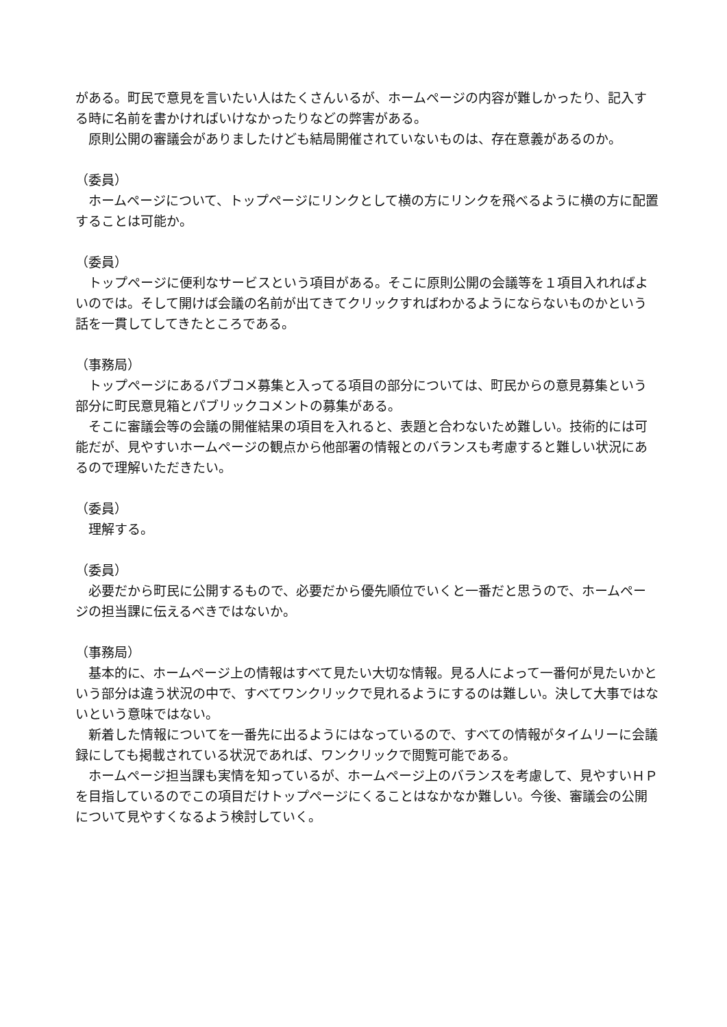がある。町民で意見を言いたい人はたくさんいるが、ホームページの内容が難しかったり、記入する時に名前を書かければいけなかったりなどの弊害がある。
原則公開の審議会がありましたけども結局開催されていないものは、存在意義があるのか。
（委員）
ホームページについて、トップページにリンクとして横の方にリンクを飛べるように横の方に配置することは可能か。
（委員）
トップページに便利なサービスという項目がある。そこに原則公開の会議等を１項目入れればよいのでは。そして開けば会議の名前が出てきてクリックすればわかるようにならないものかという話を一貫してしてきたところである。
（事務局）
トップページにあるパブコメ募集と入ってる項目の部分については、町民からの意見募集という部分に町民意見箱とパブリックコメントの募集がある。
そこに審議会等の会議の開催結果の項目を入れると、表題と合わないため難しい。技術的には可能だが、見やすいホームページの観点から他部署の情報とのバランスも考慮すると難しい状況にあるので理解いただきたい。
（委員）
理解する。
（委員）
必要だから町民に公開するもので、必要だから優先順位でいくと一番だと思うので、ホームページの担当課に伝えるべきではないか。
（事務局）
基本的に、ホームページ上の情報はすべて見たい大切な情報。見る人によって一番何が見たいかという部分は違う状況の中で、すべてワンクリックで見れるようにするのは難しい。決して大事ではないという意味ではない。
新着した情報についてを一番先に出るようにはなっているので、すべての情報がタイムリーに会議録にしても掲載されている状況であれば、ワンクリックで閲覧可能である。
ホームページ担当課も実情を知っているが、ホームページ上のバランスを考慮して、見やすいＨＰを目指しているのでこの項目だけトップページにくることはなかなか難しい。今後、審議会の公開について見やすくなるよう検討していく。